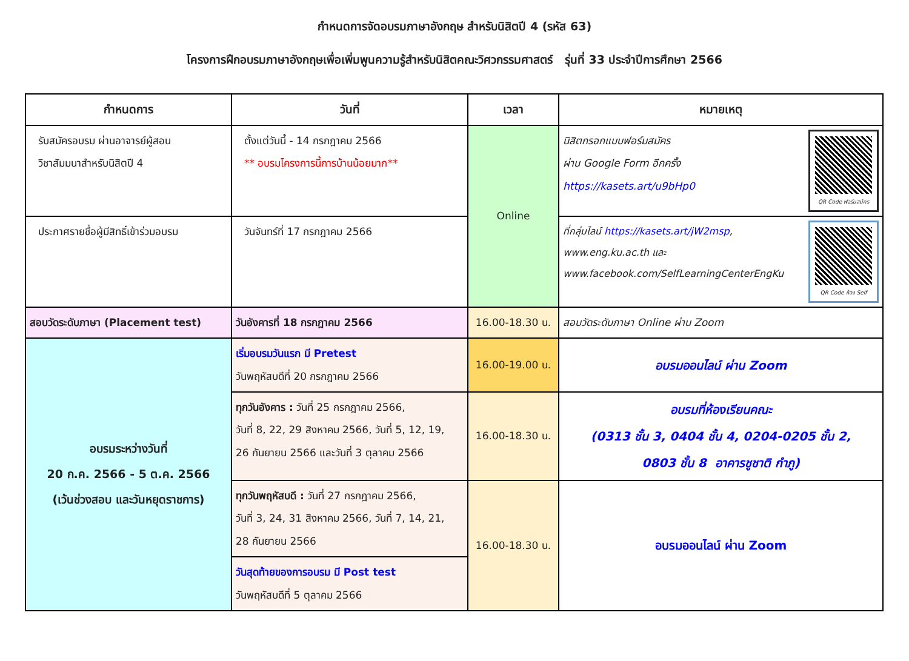กำหนดการจัดอบรมภาษาอังกฤษ สำหรับนิสิตปี 4 (รหัส 63)
โครงการฝึกอบรมภาษาอังกฤษเพื่อเพิ่มพูนความรู้สำหรับนิสิตคณะวิศวกรรมศาสตร์ รุ่นที่ 33 ประจำปีการศึกษา 2566
| กำหนดการ | วันที่ | เวลา | หมายเหตุ |
| --- | --- | --- | --- |
| รับสมัครอบรม ผ่านอาจารย์ผู้สอน วิชาสัมมนาสำหรับนิสิตปี 4 | ตั้งแต่วันนี้ - 14 กรกฎาคม 2566 ** อบรมโครงการนี้การบ้านน้อยมาก** | Online | QR Code ฟอร์มสมัคร นิสิตกรอกแบบฟอร์มสมัคร ผ่าน Google Form อีกครั้ง https://kasets.art/u9bHp0 |
| ประกาศรายชื่อผู้มีสิทธิ์เข้าร่วมอบรม | วันจันทร์ที่ 17 กรกฎาคม 2566 | | QR Code ห้อง Self ที่กลุ่มไลน์ https://kasets.art/jW2msp , www.eng.ku.ac.th และ www.facebook.com/SelfLearningCenterEngKu |
| สอบวัดระดับภาษา (Placement test) | วันอังคารที่ 18 กรกฎาคม 2566 | 16.00-18.30 น. | สอบวัดระดับภาษา Online ผ่าน Zoom |
| อบรมระหว่างวันที่ 20 ก.ค. 2566 - 5 ต.ค. 2566 (เว้นช่วงสอบ และวันหยุดราชการ) | เริ่มอบรมวันแรก มี Pretest วันพฤหัสบดีที่ 20 กรกฎาคม 2566 | 16.00-19.00 น. | อบรมออนไลน์ ผ่าน Zoom |
| | ทุกวันอังคาร : วันที่ 25 กรกฎาคม 2566, วันที่ 8, 22, 29 สิงหาคม 2566, วันที่ 5, 12, 19, 26 กันยายน 2566 และวันที่ 3 ตุลาคม 2566 | 16.00-18.30 น. | อบรมที่ห้องเรียนคณะ (0313 ชั้น 3, 0404 ชั้น 4, 0204-0205 ชั้น 2, 0803 ชั้น 8 อาคารชูชาติ กำภู) |
| | ทุกวันพฤหัสบดี : วันที่ 27 กรกฎาคม 2566, วันที่ 3, 24, 31 สิงหาคม 2566, วันที่ 7, 14, 21, 28 กันยายน 2566 | 16.00-18.30 น. | อบรมออนไลน์ ผ่าน Zoom |
| | วันสุดท้ายของการอบรม มี Post test วันพฤหัสบดีที่ 5 ตุลาคม 2566 | | |